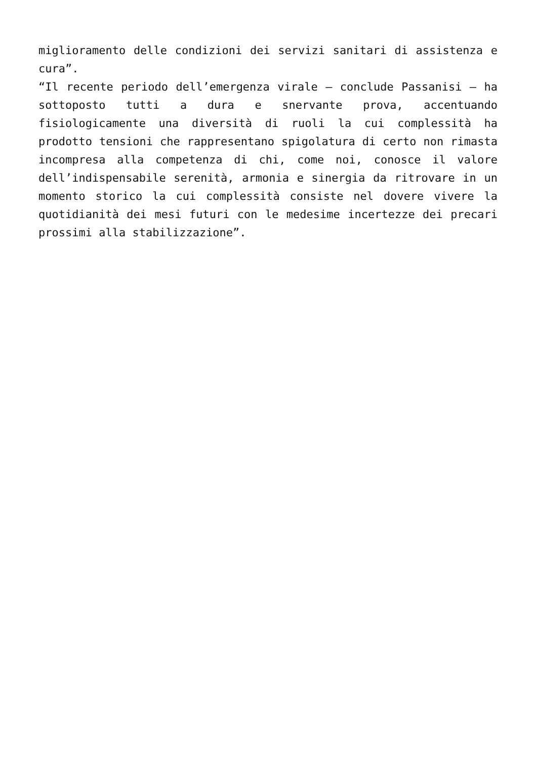miglioramento delle condizioni dei servizi sanitari di assistenza e cura”.
“Il recente periodo dell’emergenza virale – conclude Passanisi – ha sottoposto tutti a dura e snervante prova, accentuando fisiologicamente una diversità di ruoli la cui complessità ha prodotto tensioni che rappresentano spigolatura di certo non rimasta incompresa alla competenza di chi, come noi, conosce il valore dell’indispensabile serenità, armonia e sinergia da ritrovare in un momento storico la cui complessità consiste nel dovere vivere la quotidianità dei mesi futuri con le medesime incertezze dei precari prossimi alla stabilizzazione”.